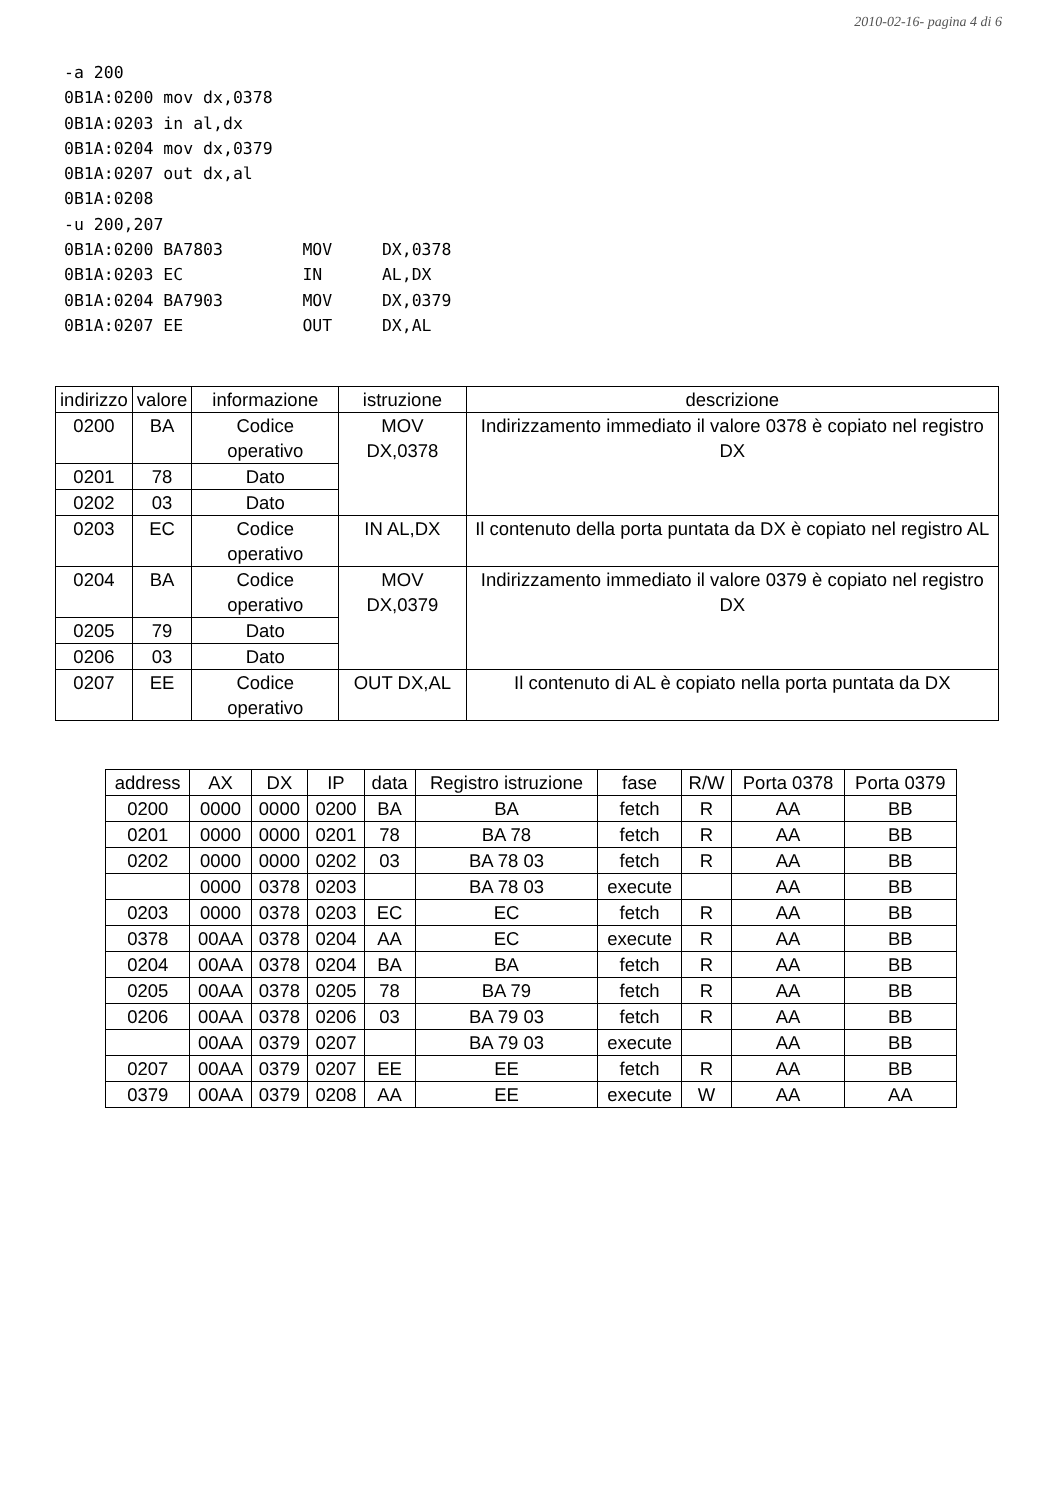2010-02-16- pagina 4 di 6
-a 200
0B1A:0200 mov dx,0378
0B1A:0203 in al,dx
0B1A:0204 mov dx,0379
0B1A:0207 out dx,al
0B1A:0208
-u 200,207
0B1A:0200 BA7803        MOV     DX,0378
0B1A:0203 EC            IN      AL,DX
0B1A:0204 BA7903        MOV     DX,0379
0B1A:0207 EE            OUT     DX,AL
| indirizzo | valore | informazione | istruzione | descrizione |
| --- | --- | --- | --- | --- |
| 0200 | BA | Codice operativo | MOV DX,0378 | Indirizzamento immediato il valore 0378 è copiato nel registro DX |
| 0201 | 78 | Dato | | |
| 0202 | 03 | Dato | | |
| 0203 | EC | Codice operativo | IN AL,DX | Il contenuto della porta puntata da DX è copiato nel registro AL |
| 0204 | BA | Codice operativo | MOV DX,0379 | Indirizzamento immediato il valore 0379 è copiato nel registro DX |
| 0205 | 79 | Dato | | |
| 0206 | 03 | Dato | | |
| 0207 | EE | Codice operativo | OUT DX,AL | Il contenuto di AL è copiato nella porta puntata da DX |
| address | AX | DX | IP | data | Registro istruzione | fase | R/W | Porta 0378 | Porta 0379 |
| --- | --- | --- | --- | --- | --- | --- | --- | --- | --- |
| 0200 | 0000 | 0000 | 0200 | BA | BA | fetch | R | AA | BB |
| 0201 | 0000 | 0000 | 0201 | 78 | BA 78 | fetch | R | AA | BB |
| 0202 | 0000 | 0000 | 0202 | 03 | BA 78 03 | fetch | R | AA | BB |
| | 0000 | 0378 | 0203 | | BA 78 03 | execute | | AA | BB |
| 0203 | 0000 | 0378 | 0203 | EC | EC | fetch | R | AA | BB |
| 0378 | 00AA | 0378 | 0204 | AA | EC | execute | R | AA | BB |
| 0204 | 00AA | 0378 | 0204 | BA | BA | fetch | R | AA | BB |
| 0205 | 00AA | 0378 | 0205 | 78 | BA 79 | fetch | R | AA | BB |
| 0206 | 00AA | 0378 | 0206 | 03 | BA 79 03 | fetch | R | AA | BB |
| | 00AA | 0379 | 0207 | | BA 79 03 | execute | | AA | BB |
| 0207 | 00AA | 0379 | 0207 | EE | EE | fetch | R | AA | BB |
| 0379 | 00AA | 0379 | 0208 | AA | EE | execute | W | AA | AA |